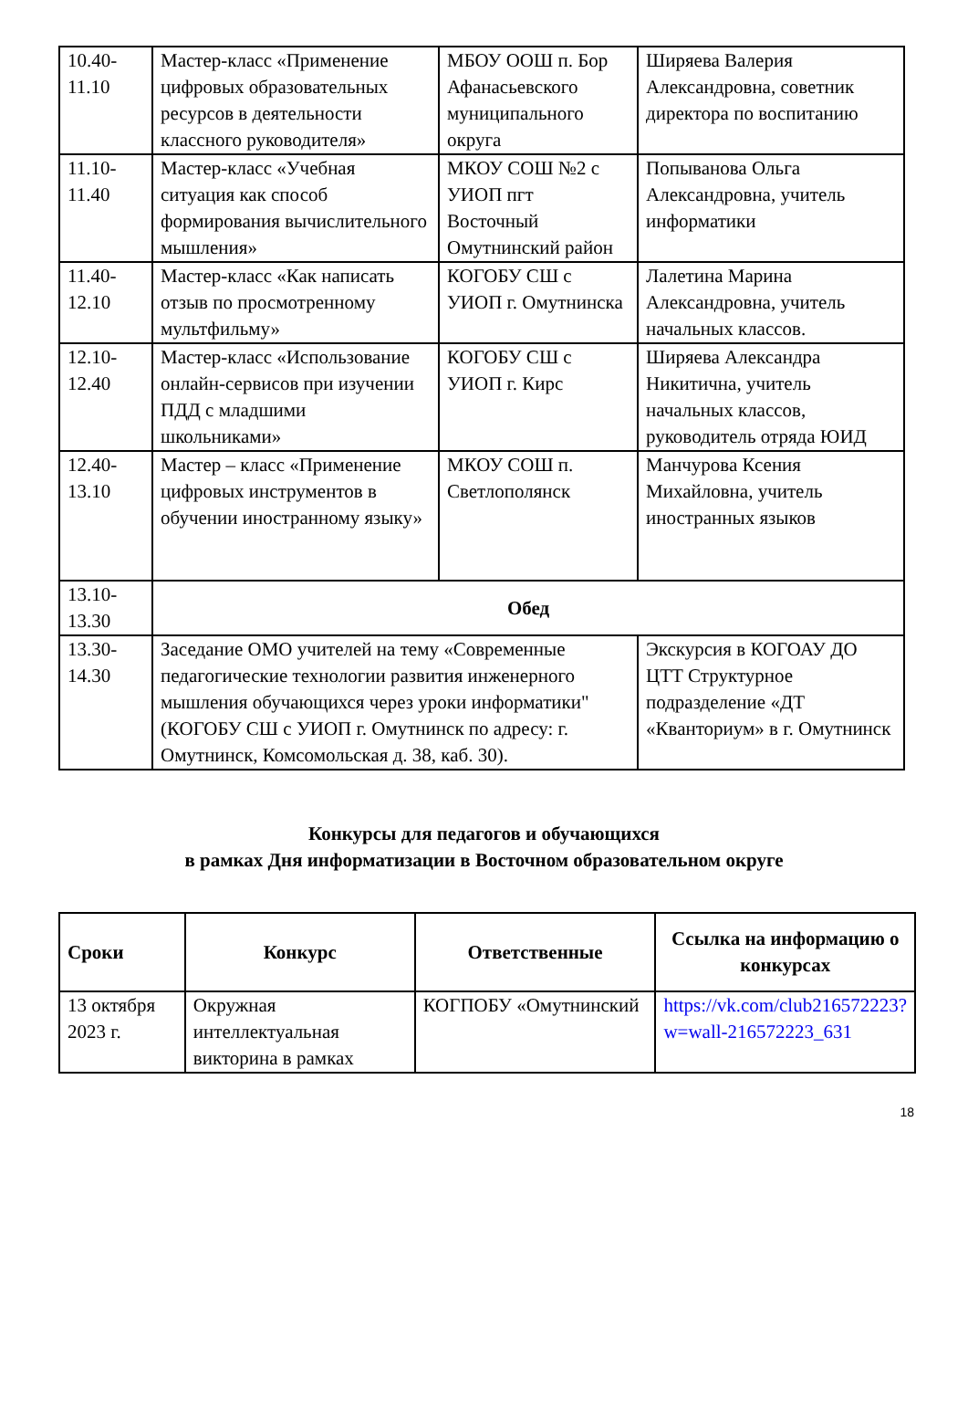| 10.40- 11.10 | Мастер-класс «Применение цифровых образовательных ресурсов в деятельности классного руководителя» | МБОУ ООШ п. Бор Афанасьевского муниципального округа | Ширяева Валерия Александровна, советник директора по воспитанию |
| 11.10- 11.40 | Мастер-класс «Учебная ситуация как способ формирования вычислительного мышления» | МКОУ СОШ №2 с УИОП пгт Восточный Омутнинский район | Попыванова Ольга Александровна, учитель информатики |
| 11.40- 12.10 | Мастер-класс «Как написать отзыв по просмотренному мультфильму» | КОГОБУ СШ с УИОП г. Омутнинска | Лалетина Марина Александровна, учитель начальных классов. |
| 12.10- 12.40 | Мастер-класс «Использование онлайн-сервисов при изучении ПДД с младшими школьниками» | КОГОБУ СШ с УИОП г. Кирс | Ширяева Александра Никитична, учитель начальных классов, руководитель отряда ЮИД |
| 12.40- 13.10 | Мастер – класс «Применение цифровых инструментов в обучении иностранному языку» | МКОУ СОШ п. Светлополянск | Манчурова Ксения Михайловна, учитель иностранных языков |
| 13.10- 13.30 | Обед | | |
| 13.30- 14.30 | Заседание ОМО учителей на тему «Современные педагогические технологии развития инженерного мышления обучающихся через уроки информатики" (КОГОБУ СШ с УИОП г. Омутнинск по адресу: г. Омутнинск, Комсомольская д. 38, каб. 30). | | Экскурсия в КОГОАУ ДО ЦТТ Структурное подразделение «ДТ «Кванториум» в г. Омутнинск |
Конкурсы для педагогов и обучающихся
в рамках Дня информатизации в Восточном образовательном округе
| Сроки | Конкурс | Ответственные | Ссылка на информацию о конкурсах |
| --- | --- | --- | --- |
| 13 октября 2023 г. | Окружная интеллектуальная викторина в рамках | КОГПОБУ «Омутнинский | https://vk.com/club216572223?w=wall-216572223_631 |
18